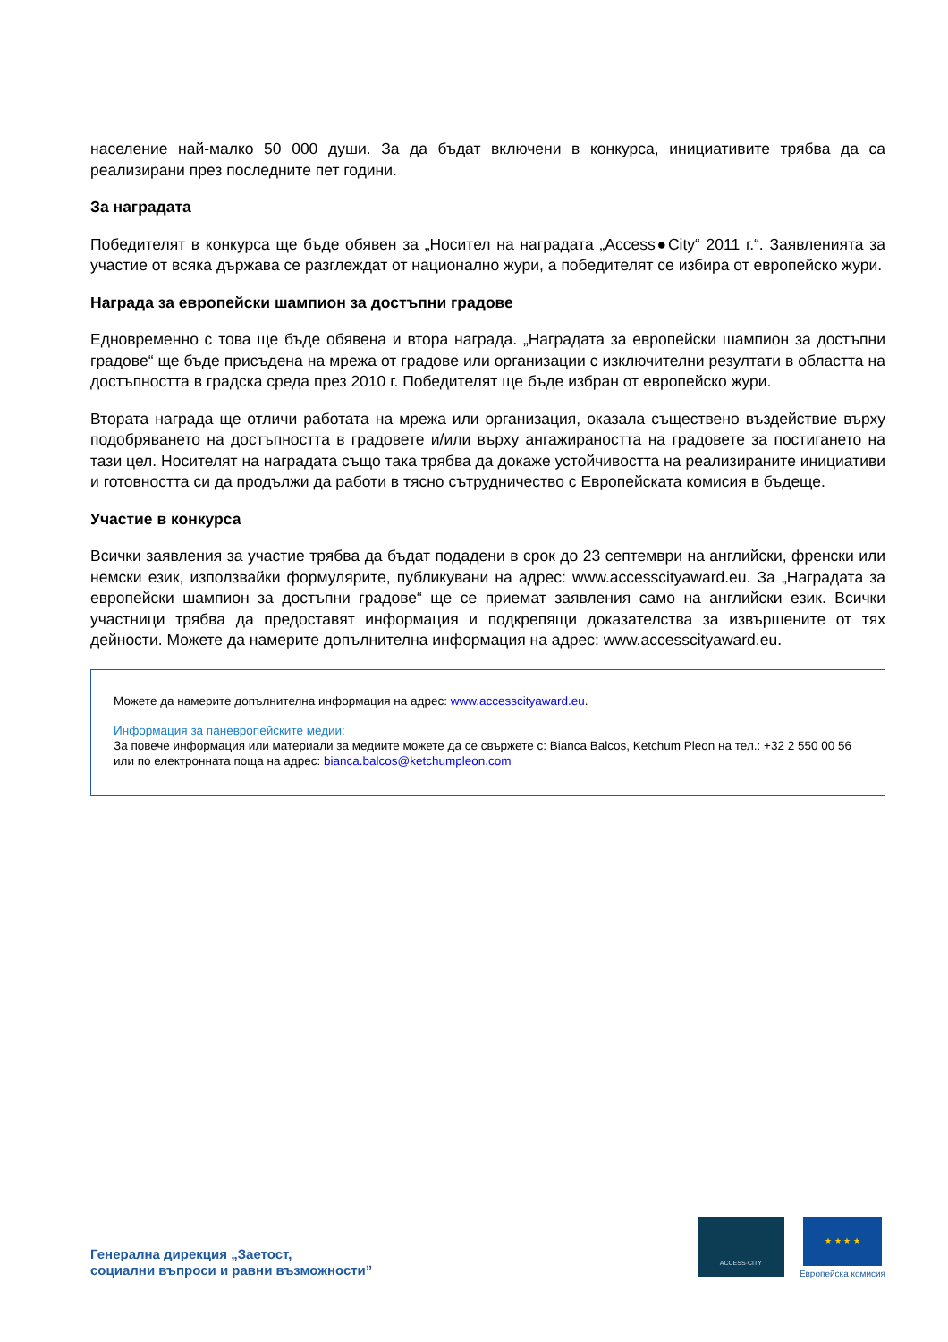население най-малко 50 000 души. За да бъдат включени в конкурса, инициативите трябва да са реализирани през последните пет години.
За наградата
Победителят в конкурса ще бъде обявен за „Носител на наградата „Access●City“ 2011 г.“. Заявленията за участие от всяка държава се разглеждат от национално жури, а победителят се избира от европейско жури.
Награда за европейски шампион за достъпни градове
Едновременно с това ще бъде обявена и втора награда. „Наградата за европейски шампион за достъпни градове“ ще бъде присъдена на мрежа от градове или организации с изключителни резултати в областта на достъпността в градска среда през 2010 г. Победителят ще бъде избран от европейско жури.
Втората награда ще отличи работата на мрежа или организация, оказала съществено въздействие върху подобряването на достъпността в градовете и/или върху ангажираността на градовете за постигането на тази цел. Носителят на наградата също така трябва да докаже устойчивостта на реализираните инициативи и готовността си да продължи да работи в тясно сътрудничество с Европейската комисия в бъдеще.
Участие в конкурса
Всички заявления за участие трябва да бъдат подадени в срок до 23 септември на английски, френски или немски език, използвайки формулярите, публикувани на адрес: www.accesscityaward.eu. За „Наградата за европейски шампион за достъпни градове“ ще се приемат заявления само на английски език. Всички участници трябва да предоставят информация и подкрепящи доказателства за извършените от тях дейности. Можете да намерите допълнителна информация на адрес: www.accesscityaward.eu.
Можете да намерите допълнителна информация на адрес: www.accesscityaward.eu.
Информация за паневропейските медии:
За повече информация или материали за медиите можете да се свържете с: Bianca Balcos, Ketchum Pleon на тел.: +32 2 550 00 56 или по електронната поща на адрес: bianca.balcos@ketchumpleon.com
Генерална дирекция „Заетост,
социални въпроси и равни възможности”
ACCESS·CITY
★ ★ ★ ★
Европейска комисия